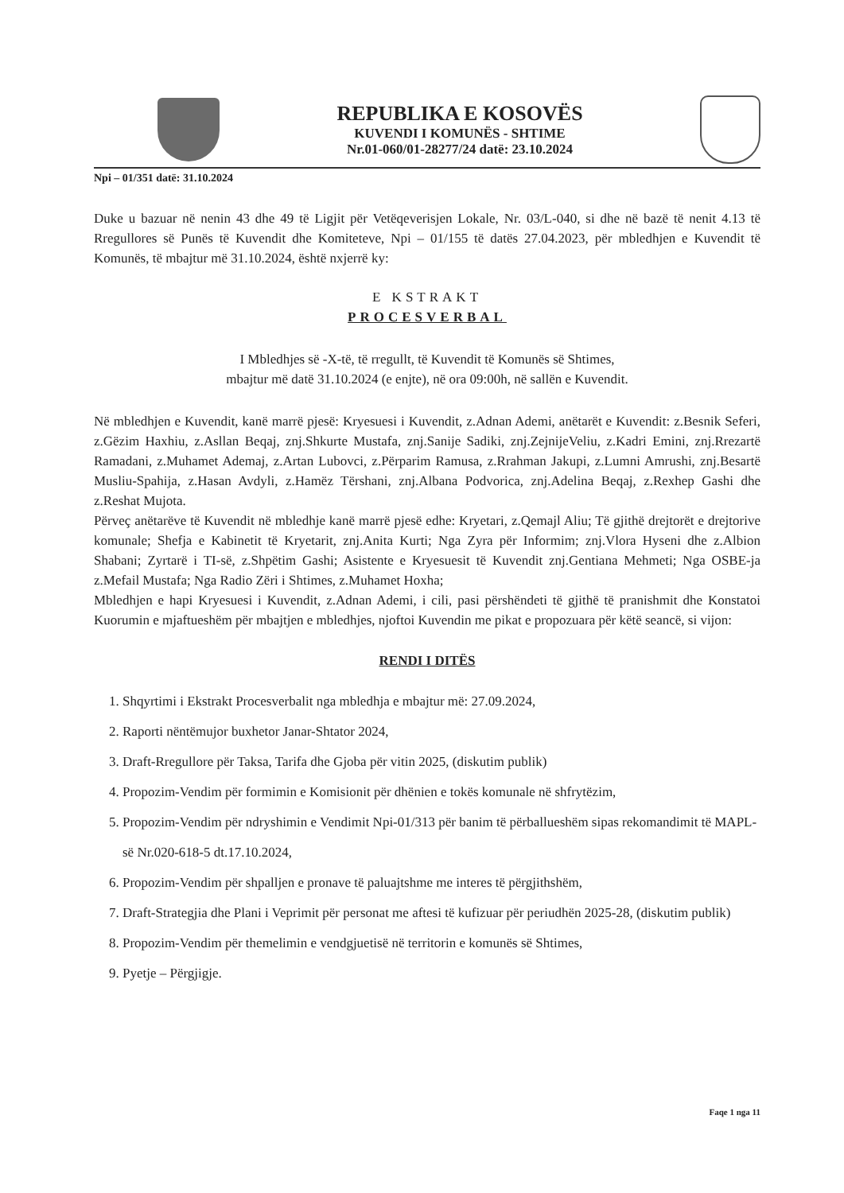REPUBLIKA E KOSOVËS
KUVENDI I KOMUNËS - SHTIME
Nr.01-060/01-28277/24 datë: 23.10.2024
Npi – 01/351 datë: 31.10.2024
Duke u bazuar në nenin 43 dhe 49 të Ligjit për Vetëqeverisjen Lokale, Nr. 03/L-040, si dhe në bazë të nenit 4.13 të Rregullores së Punës të Kuvendit dhe Komiteteve, Npi – 01/155 të datës 27.04.2023, për mbledhjen e Kuvendit të Komunës, të mbajtur më 31.10.2024, është nxjerrë ky:
E KSTRAKT
PROCESVERBAL
I Mbledhjes së -X-të, të rregullt, të Kuvendit të Komunës së Shtimes,
mbajtur më datë 31.10.2024 (e enjte), në ora 09:00h, në sallën e Kuvendit.
Në mbledhjen e Kuvendit, kanë marrë pjesë: Kryesuesi i Kuvendit, z.Adnan Ademi, anëtarët e Kuvendit: z.Besnik Seferi, z.Gëzim Haxhiu, z.Asllan Beqaj, znj.Shkurte Mustafa, znj.Sanije Sadiki, znj.ZejnijeVeliu, z.Kadri Emini, znj.Rrezartë Ramadani, z.Muhamet Ademaj, z.Artan Lubovci, z.Përparim Ramusa, z.Rrahman Jakupi, z.Lumni Amrushi, znj.Besartë Musliu-Spahija, z.Hasan Avdyli, z.Hamëz Tërshani, znj.Albana Podvorica, znj.Adelina Beqaj, z.Rexhep Gashi dhe z.Reshat Mujota.
Përveç anëtarëve të Kuvendit në mbledhje kanë marrë pjesë edhe: Kryetari, z.Qemajl Aliu; Të gjithë drejtorët e drejtorive komunale; Shefja e Kabinetit të Kryetarit, znj.Anita Kurti; Nga Zyra për Informim; znj.Vlora Hyseni dhe z.Albion Shabani; Zyrtarë i TI-së, z.Shpëtim Gashi; Asistente e Kryesuesit të Kuvendit znj.Gentiana Mehmeti; Nga OSBE-ja z.Mefail Mustafa; Nga Radio Zëri i Shtimes, z.Muhamet Hoxha;
Mbledhjen e hapi Kryesuesi i Kuvendit, z.Adnan Ademi, i cili, pasi përshëndeti të gjithë të pranishmit dhe Konstatoi Kuorumin e mjaftueshëm për mbajtjen e mbledhjes, njoftoi Kuvendin me pikat e propozuara për këtë seancë, si vijon:
RENDI I DITËS
1. Shqyrtimi i Ekstrakt Procesverbalit nga mbledhja e mbajtur më: 27.09.2024,
2. Raporti nëntëmujor buxhetor Janar-Shtator 2024,
3. Draft-Rregullore për Taksa, Tarifa dhe Gjoba për vitin 2025, (diskutim publik)
4. Propozim-Vendim për formimin e Komisionit për dhënien e tokës komunale në shfrytëzim,
5. Propozim-Vendim për ndryshimin e Vendimit Npi-01/313 për banim të përballueshëm sipas rekomandimit të MAPL-së Nr.020-618-5 dt.17.10.2024,
6. Propozim-Vendim për shpalljen e pronave të paluajtshme me interes të përgjithshëm,
7. Draft-Strategjia dhe Plani i Veprimit për personat me aftesi të kufizuar për periudhën 2025-28, (diskutim publik)
8. Propozim-Vendim për themelimin e vendgjuetisë në territorin e komunës së Shtimes,
9. Pyetje – Përgjigje.
Faqe 1 nga 11